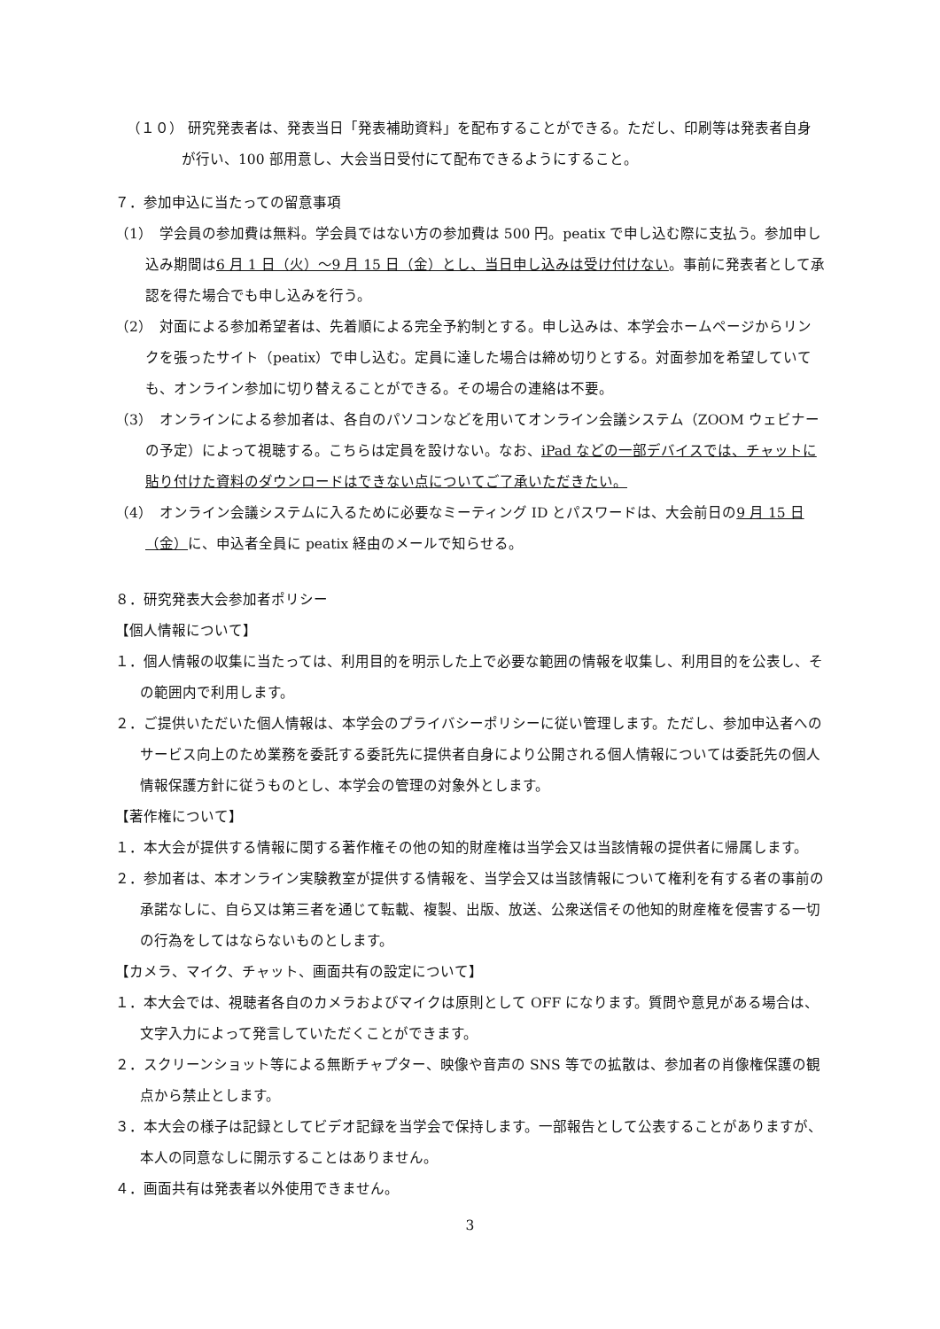（１０） 研究発表者は、発表当日「発表補助資料」を配布することができる。ただし、印刷等は発表者自身が行い、100 部用意し、大会当日受付にて配布できるようにすること。
７．参加申込に当たっての留意事項
（1）　学会員の参加費は無料。学会員ではない方の参加費は 500 円。peatix で申し込む際に支払う。参加申し込み期間は6 月 1 日（火）～9 月 15 日（金）とし、当日申し込みは受け付けない。事前に発表者として承認を得た場合でも申し込みを行う。
（2）　対面による参加希望者は、先着順による完全予約制とする。申し込みは、本学会ホームページからリンクを張ったサイト（peatix）で申し込む。定員に達した場合は締め切りとする。対面参加を希望していても、オンライン参加に切り替えることができる。その場合の連絡は不要。
（3）　オンラインによる参加者は、各自のパソコンなどを用いてオンライン会議システム（ZOOM ウェビナーの予定）によって視聴する。こちらは定員を設けない。なお、iPad などの一部デバイスでは、チャットに貼り付けた資料のダウンロードはできない点についてご了承いただきたい。
（4）　オンライン会議システムに入るために必要なミーティング ID とパスワードは、大会前日の9 月 15 日（金）に、申込者全員に peatix 経由のメールで知らせる。
８．研究発表大会参加者ポリシー
【個人情報について】
１．個人情報の収集に当たっては、利用目的を明示した上で必要な範囲の情報を収集し、利用目的を公表し、その範囲内で利用します。
２．ご提供いただいた個人情報は、本学会のプライバシーポリシーに従い管理します。ただし、参加申込者へのサービス向上のため業務を委託する委託先に提供者自身により公開される個人情報については委託先の個人情報保護方針に従うものとし、本学会の管理の対象外とします。
【著作権について】
１．本大会が提供する情報に関する著作権その他の知的財産権は当学会又は当該情報の提供者に帰属します。
２．参加者は、本オンライン実験教室が提供する情報を、当学会又は当該情報について権利を有する者の事前の承諾なしに、自ら又は第三者を通じて転載、複製、出版、放送、公衆送信その他知的財産権を侵害する一切の行為をしてはならないものとします。
【カメラ、マイク、チャット、画面共有の設定について】
１．本大会では、視聴者各自のカメラおよびマイクは原則として OFF になります。質問や意見がある場合は、文字入力によって発言していただくことができます。
２．スクリーンショット等による無断チャプター、映像や音声の SNS 等での拡散は、参加者の肖像権保護の観点から禁止とします。
３．本大会の様子は記録としてビデオ記録を当学会で保持します。一部報告として公表することがありますが、本人の同意なしに開示することはありません。
４．画面共有は発表者以外使用できません。
3